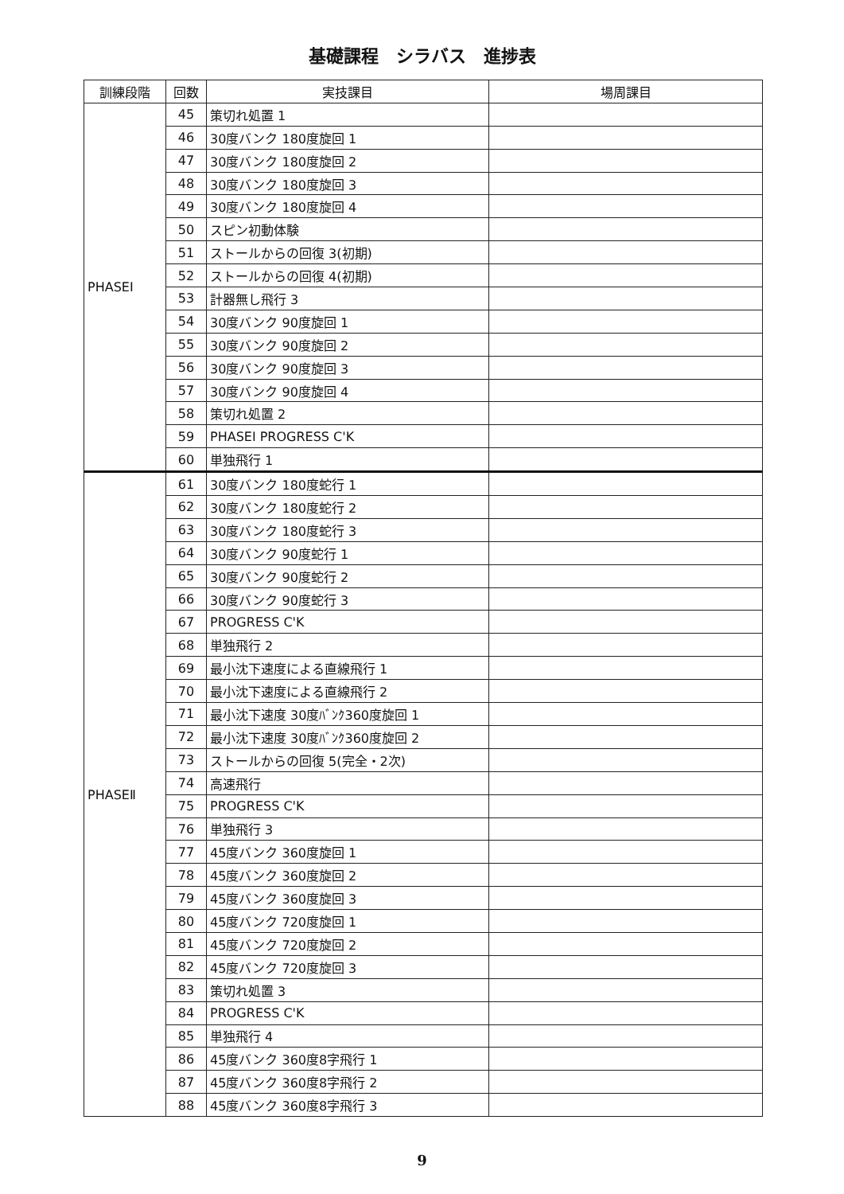基礎課程　シラバス　進捗表
| 訓練段階 | 回数 | 実技課目 | 場周課目 |
| --- | --- | --- | --- |
| PHASEⅠ | 45 | 策切れ処置 1 | |
| | 46 | 30度バンク 180度旋回 1 | |
| | 47 | 30度バンク 180度旋回 2 | |
| | 48 | 30度バンク 180度旋回 3 | |
| | 49 | 30度バンク 180度旋回 4 | |
| | 50 | スピン初動体験 | |
| | 51 | ストールからの回復 3(初期) | |
| | 52 | ストールからの回復 4(初期) | |
| | 53 | 計器無し飛行 3 | |
| | 54 | 30度バンク 90度旋回 1 | |
| | 55 | 30度バンク 90度旋回 2 | |
| | 56 | 30度バンク 90度旋回 3 | |
| | 57 | 30度バンク 90度旋回 4 | |
| | 58 | 策切れ処置 2 | |
| | 59 | PHASEⅠ PROGRESS C'K | |
| | 60 | 単独飛行 1 | |
| PHASEⅡ | 61 | 30度バンク 180度蛇行 1 | |
| | 62 | 30度バンク 180度蛇行 2 | |
| | 63 | 30度バンク 180度蛇行 3 | |
| | 64 | 30度バンク 90度蛇行 1 | |
| | 65 | 30度バンク 90度蛇行 2 | |
| | 66 | 30度バンク 90度蛇行 3 | |
| | 67 | PROGRESS C'K | |
| | 68 | 単独飛行 2 | |
| | 69 | 最小沈下速度による直線飛行 1 | |
| | 70 | 最小沈下速度による直線飛行 2 | |
| | 71 | 最小沈下速度 30度ﾊﾞﾝｸ360度旋回 1 | |
| | 72 | 最小沈下速度 30度ﾊﾞﾝｸ360度旋回 2 | |
| | 73 | ストールからの回復 5(完全・2次) | |
| | 74 | 高速飛行 | |
| | 75 | PROGRESS C'K | |
| | 76 | 単独飛行 3 | |
| | 77 | 45度バンク 360度旋回 1 | |
| | 78 | 45度バンク 360度旋回 2 | |
| | 79 | 45度バンク 360度旋回 3 | |
| | 80 | 45度バンク 720度旋回 1 | |
| | 81 | 45度バンク 720度旋回 2 | |
| | 82 | 45度バンク 720度旋回 3 | |
| | 83 | 策切れ処置 3 | |
| | 84 | PROGRESS C'K | |
| | 85 | 単独飛行 4 | |
| | 86 | 45度バンク 360度8字飛行 1 | |
| | 87 | 45度バンク 360度8字飛行 2 | |
| | 88 | 45度バンク 360度8字飛行 3 | |
9